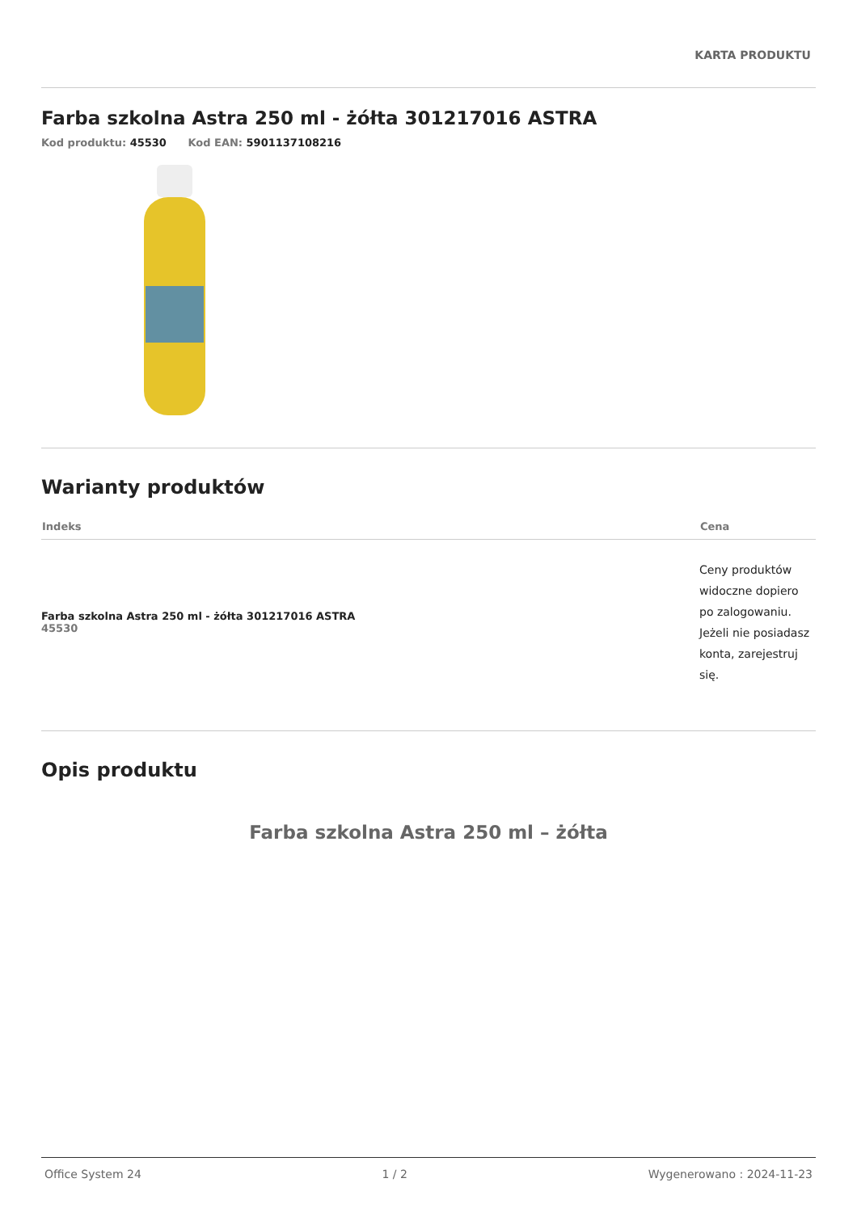KARTA PRODUKTU
Farba szkolna Astra 250 ml - żółta 301217016 ASTRA
Kod produktu: 45530 Kod EAN: 5901137108216
Warianty produktów
| Indeks | Cena |
| --- | --- |
| Farba szkolna Astra 250 ml - żółta 301217016 ASTRA 45530 | Ceny produktów widoczne dopiero po zalogowaniu. Jeżeli nie posiadasz konta, zarejestruj się. |
Opis produktu
Farba szkolna Astra 250 ml – żółta
Office System 24 1 / 2 Wygenerowano : 2024-11-23